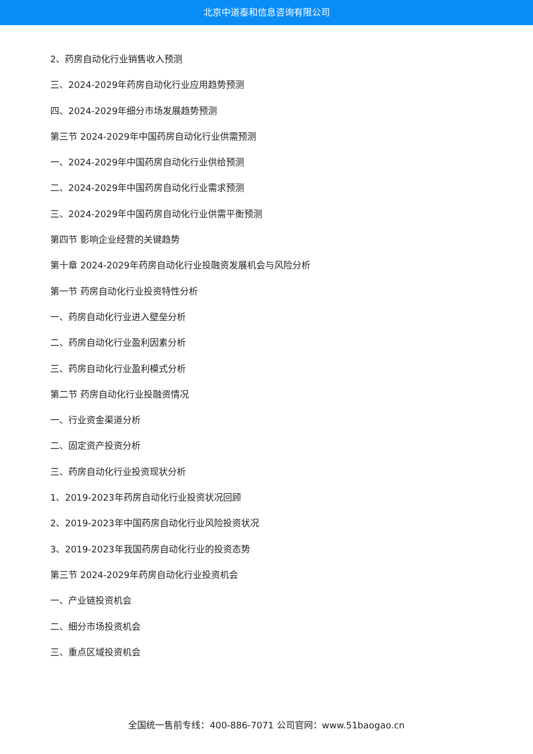北京中道泰和信息咨询有限公司
2、药房自动化行业销售收入预测
三、2024-2029年药房自动化行业应用趋势预测
四、2024-2029年细分市场发展趋势预测
第三节 2024-2029年中国药房自动化行业供需预测
一、2024-2029年中国药房自动化行业供给预测
二、2024-2029年中国药房自动化行业需求预测
三、2024-2029年中国药房自动化行业供需平衡预测
第四节 影响企业经营的关键趋势
第十章 2024-2029年药房自动化行业投融资发展机会与风险分析
第一节 药房自动化行业投资特性分析
一、药房自动化行业进入壁垒分析
二、药房自动化行业盈利因素分析
三、药房自动化行业盈利模式分析
第二节 药房自动化行业投融资情况
一、行业资金渠道分析
二、固定资产投资分析
三、药房自动化行业投资现状分析
1、2019-2023年药房自动化行业投资状况回顾
2、2019-2023年中国药房自动化行业风险投资状况
3、2019-2023年我国药房自动化行业的投资态势
第三节 2024-2029年药房自动化行业投资机会
一、产业链投资机会
二、细分市场投资机会
三、重点区域投资机会
全国统一售前专线：400-886-7071 公司官网：www.51baogao.cn